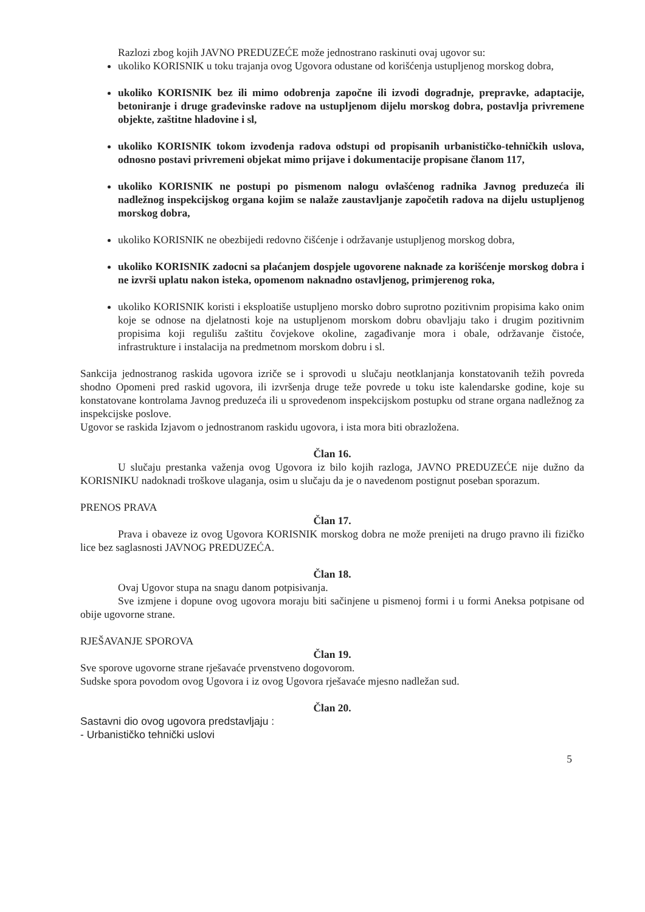Razlozi zbog kojih JAVNO PREDUZEĆE može jednostrano raskinuti ovaj ugovor su:
ukoliko KORISNIK u toku trajanja ovog Ugovora odustane od korišćenja ustupljenog morskog dobra,
ukoliko KORISNIK bez ili mimo odobrenja započne ili izvodi dogradnje, prepravke, adaptacije, betoniranje i druge građevinske radove na ustupljenom dijelu morskog dobra, postavlja privremene objekte, zaštitne hladovine i sl,
ukoliko KORISNIK tokom izvođenja radova odstupi od propisanih urbanističko-tehničkih uslova, odnosno postavi privremeni objekat mimo prijave i dokumentacije propisane članom 117,
ukoliko KORISNIK ne postupi po pismenom nalogu ovlašćenog radnika Javnog preduzeća ili nadležnog inspekcijskog organa kojim se nalaže zaustavljanje započetih radova na dijelu ustupljenog morskog dobra,
ukoliko KORISNIK ne obezbijedi redovno čišćenje i održavanje ustupljenog morskog dobra,
ukoliko KORISNIK zadocni sa plaćanjem dospjele ugovorene naknade za korišćenje morskog dobra i ne izvrši uplatu nakon isteka, opomenom naknadno ostavljenog, primjerenog roka,
ukoliko KORISNIK koristi i eksploatiše ustupljeno morsko dobro suprotno pozitivnim propisima kako onim koje se odnose na djelatnosti koje na ustupljenom morskom dobru obavljaju tako i drugim pozitivnim propisima koji regulišu zaštitu čovjekove okoline, zagađivanje mora i obale, održavanje čistoće, infrastrukture i instalacija na predmetnom morskom dobru i sl.
Sankcija jednostranog raskida ugovora izriče se i sprovodi u slučaju neotklanjanja konstatovanih težih povreda shodno Opomeni pred raskid ugovora, ili izvršenja druge teže povrede u toku iste kalendarske godine, koje su konstatovane kontrolama Javnog preduzeća ili u sprovedenom inspekcijskom postupku od strane organa nadležnog za inspekcijske poslove.
Ugovor se raskida Izjavom o jednostranom raskidu ugovora, i ista mora biti obrazložena.
Član 16.
U slučaju prestanka važenja ovog Ugovora iz bilo kojih razloga, JAVNO PREDUZEĆE nije dužno da KORISNIKU nadoknadi troškove ulaganja, osim u slučaju da je o navedenom postignut poseban sporazum.
PRENOS PRAVA
Član 17.
Prava i obaveze iz ovog Ugovora KORISNIK morskog dobra ne može prenijeti na drugo pravno ili fizičko lice bez saglasnosti JAVNOG PREDUZEĆA.
Član 18.
Ovaj Ugovor stupa na snagu danom potpisivanja.
Sve izmjene i dopune ovog ugovora moraju biti sačinjene u pismenoj formi i u formi Aneksa potpisane od obije ugovorne strane.
RJEŠAVANJE SPOROVA
Član 19.
Sve sporove ugovorne strane rješavaće prvenstveno dogovorom.
Sudske spora povodom ovog Ugovora i iz ovog Ugovora rješavaće mjesno nadležan sud.
Član 20.
Sastavni dio ovog ugovora predstavljaju :
- Urbanističko tehnički uslovi
5